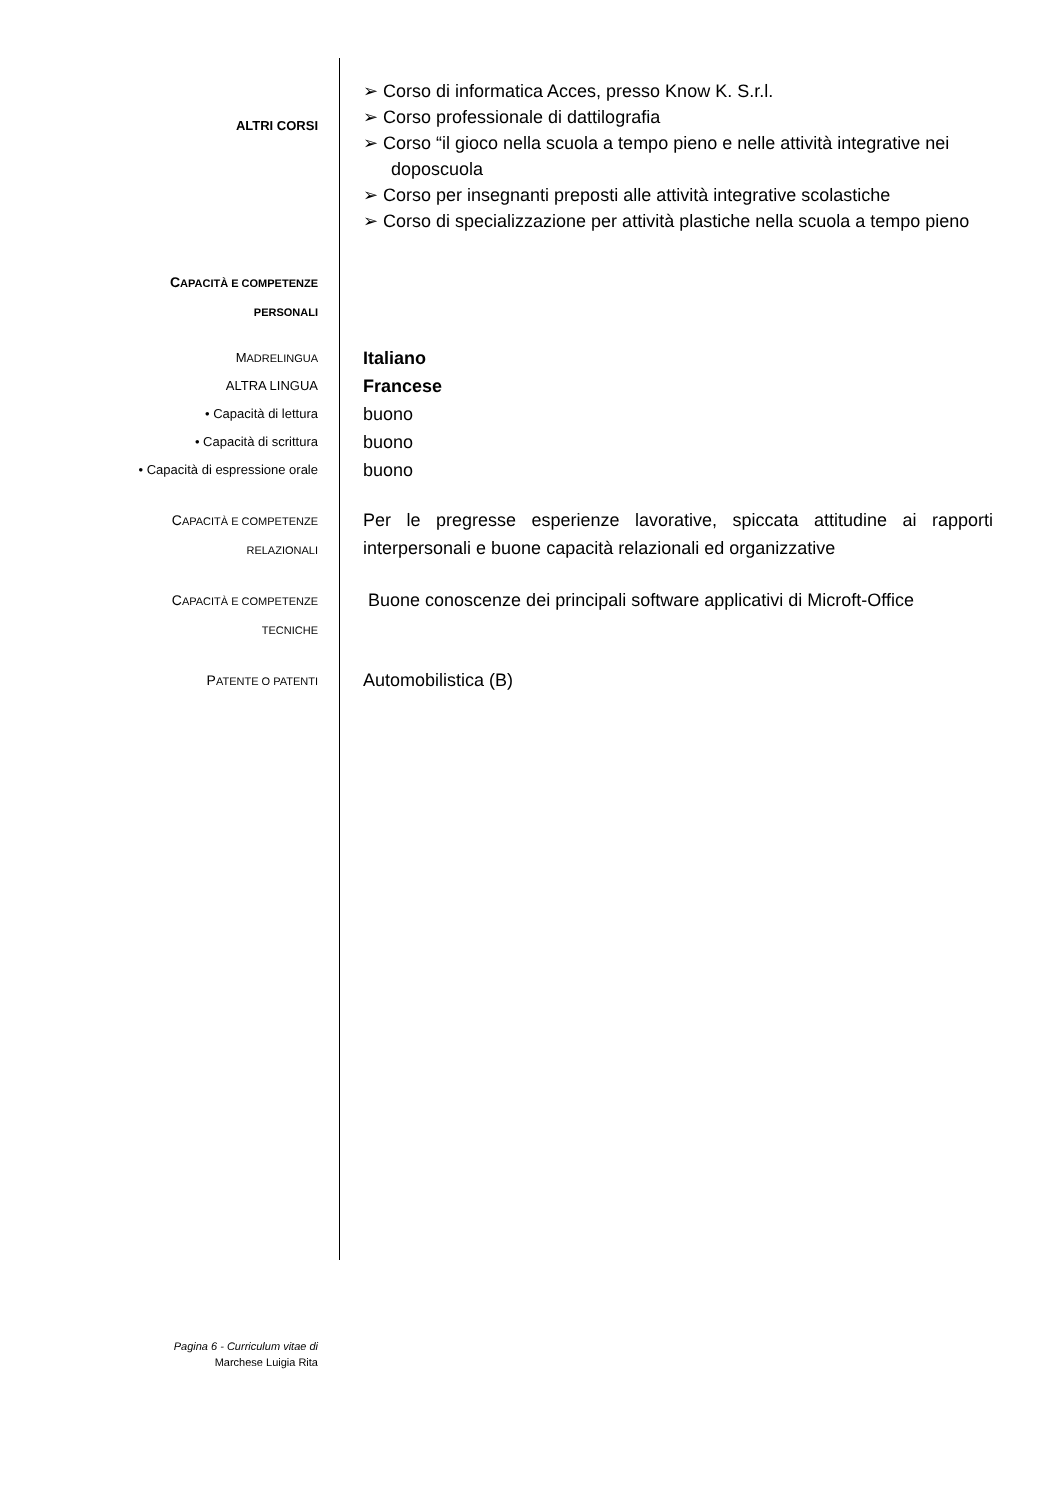ALTRI CORSI
➢ Corso di informatica Acces, presso Know K. S.r.l.
➢ Corso professionale di dattilografia
➢ Corso “il gioco nella scuola a tempo pieno e nelle attività integrative nei doposcuola
➢ Corso per insegnanti preposti alle attività integrative scolastiche
➢ Corso di specializzazione per attività plastiche nella scuola a tempo pieno
CAPACITÀ E COMPETENZE
PERSONALI
MADRELINGUA
ALTRA LINGUA
• Capacità di lettura
• Capacità di scrittura
• Capacità di espressione orale
Italiano
Francese
buono
buono
buono
CAPACITÀ E COMPETENZE
RELAZIONALI
Per le pregresse esperienze lavorative, spiccata attitudine ai rapporti interpersonali e buone capacità relazionali ed organizzative
CAPACITÀ E COMPETENZE
TECNICHE
Buone conoscenze dei principali software applicativi di Microft-Office
PATENTE O PATENTI
Automobilistica (B)
Pagina 6 - Curriculum vitae di
Marchese Luigia Rita